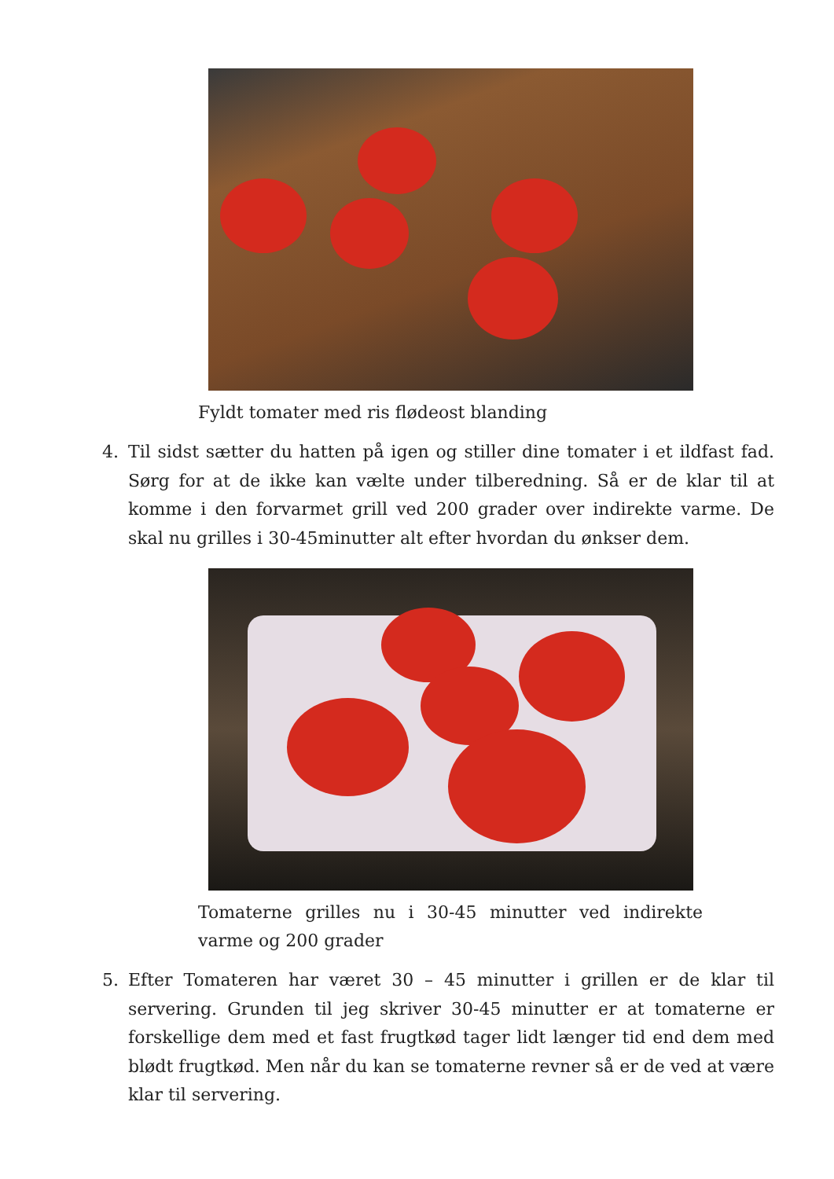Fyldt tomater med ris flødeost blanding
4. Til sidst sætter du hatten på igen og stiller dine tomater i et ildfast fad. Sørg for at de ikke kan vælte under tilberedning. Så er de klar til at komme i den forvarmet grill ved 200 grader over indirekte varme. De skal nu grilles i 30-45minutter alt efter hvordan du ønkser dem.
Tomaterne grilles nu i 30-45 minutter ved indirekte varme og 200 grader
5. Efter Tomateren har været 30 – 45 minutter i grillen er de klar til servering. Grunden til jeg skriver 30-45 minutter er at tomaterne er forskellige dem med et fast frugtkød tager lidt længer tid end dem med blødt frugtkød. Men når du kan se tomaterne revner så er de ved at være klar til servering.